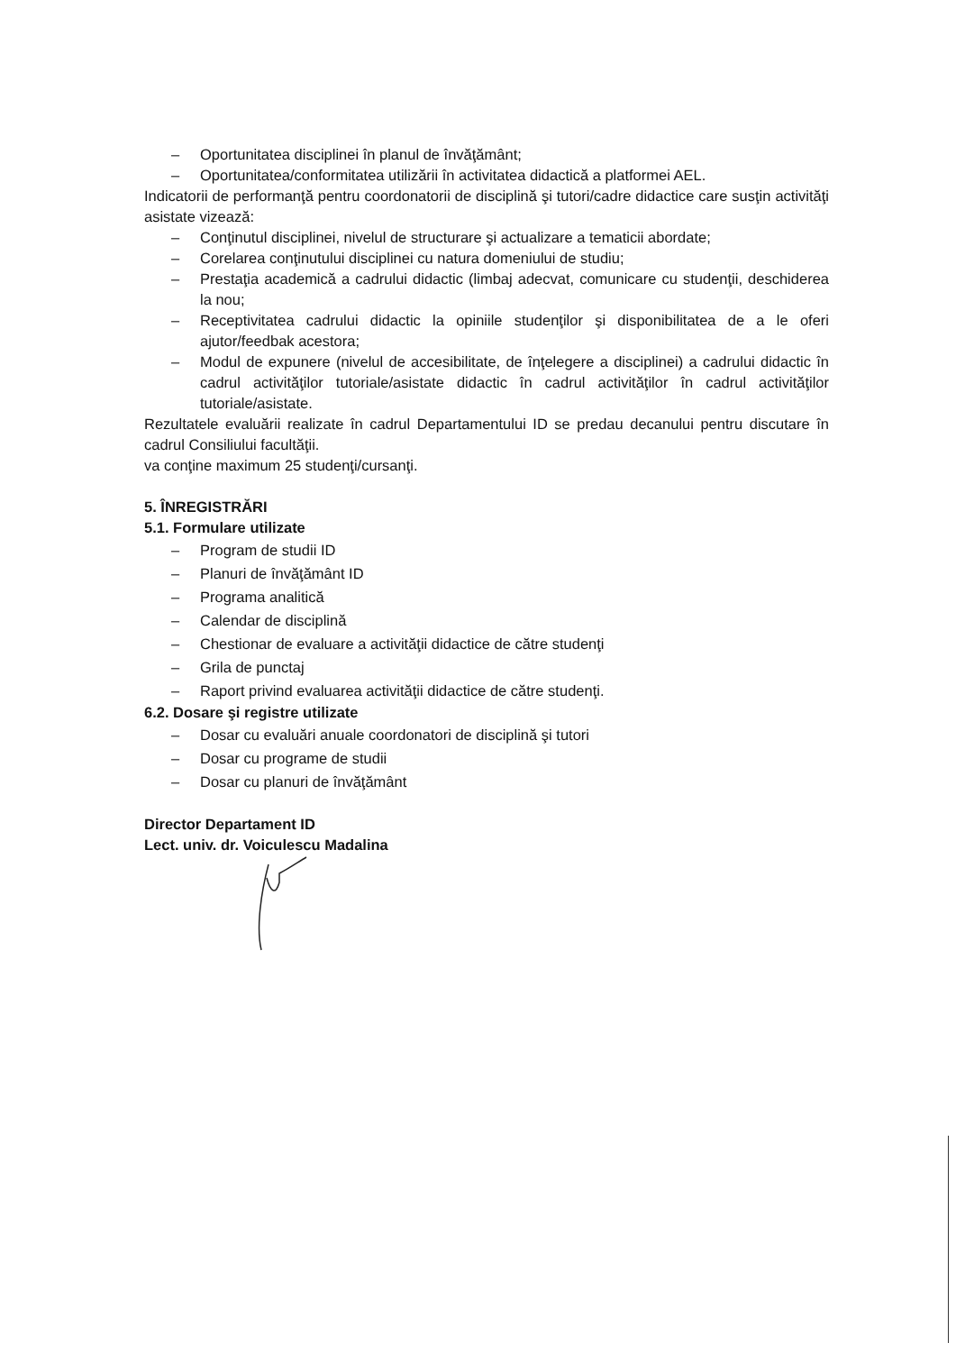– Oportunitatea disciplinei în planul de învăţământ;
– Oportunitatea/conformitatea utilizării în activitatea didactică a platformei AEL.
Indicatorii de performanţă pentru coordonatorii de disciplină şi tutori/cadre didactice care susţin activităţi asistate vizează:
– Conţinutul disciplinei, nivelul de structurare şi actualizare a tematicii abordate;
– Corelarea conţinutului disciplinei cu natura domeniului de studiu;
– Prestaţia academică a cadrului didactic (limbaj adecvat, comunicare cu studenţii, deschiderea la nou;
– Receptivitatea cadrului didactic la opiniile studenţilor şi disponibilitatea de a le oferi ajutor/feedbak acestora;
– Modul de expunere (nivelul de accesibilitate, de înţelegere a disciplinei) a cadrului didactic în cadrul activităţilor tutoriale/asistate didactic în cadrul activităţilor în cadrul activităţilor tutoriale/asistate.
Rezultatele evaluării realizate în cadrul Departamentului ID se predau decanului pentru discutare în cadrul Consiliului facultăţii.
va conţine maximum 25 studenţi/cursanţi.
5. ÎNREGISTRĂRI
5.1. Formulare utilizate
– Program de studii ID
– Planuri de învăţământ ID
– Programa analitică
– Calendar de disciplină
– Chestionar de evaluare a activităţii didactice de către studenţi
– Grila de punctaj
– Raport privind evaluarea activităţii didactice de către studenţi.
6.2. Dosare şi registre utilizate
– Dosar cu evaluări anuale coordonatori de disciplină şi tutori
– Dosar cu programe de studii
– Dosar cu planuri de învăţământ
Director Departament ID
Lect. univ. dr. Voiculescu Madalina